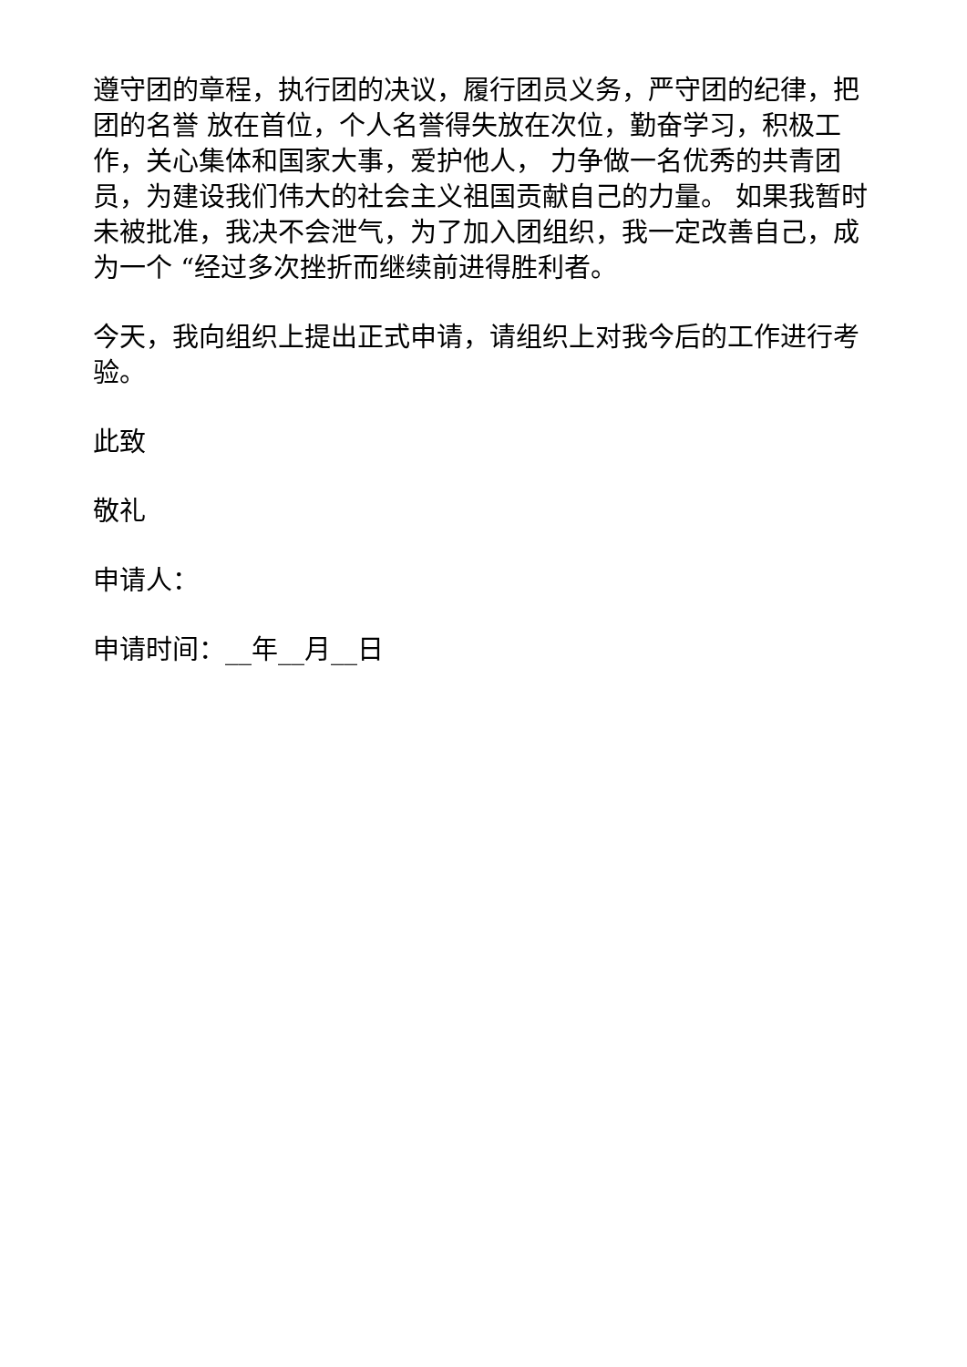遵守团的章程，执行团的决议，履行团员义务，严守团的纪律，把团的名誉 放在首位，个人名誉得失放在次位，勤奋学习，积极工作，关心集体和国家大事，爱护他人， 力争做一名优秀的共青团员，为建设我们伟大的社会主义祖国贡献自己的力量。 如果我暂时未被批准，我决不会泄气，为了加入团组织，我一定改善自己，成为一个 “经过多次挫折而继续前进得胜利者。
今天，我向组织上提出正式申请，请组织上对我今后的工作进行考验。
此致
敬礼
申请人：
申请时间：__年__月__日